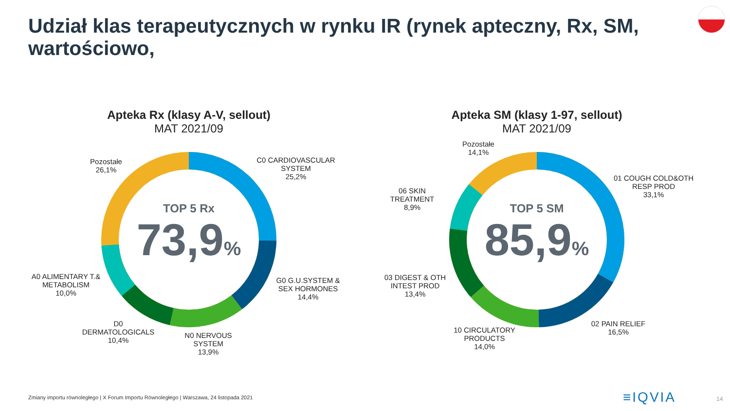Udział klas terapeutycznych w rynku IR (rynek apteczny, Rx, SM, wartościowo,
Apteka Rx (klasy A-V, sellout)
MAT 2021/09
TOP 5 Rx
73,9%
C0 CARDIOVASCULAR
SYSTEM
25,2%
G0 G.U.SYSTEM &
SEX HORMONES
14,4%
N0 NERVOUS
SYSTEM
13,9%
D0
DERMATOLOGICALS
10,4%
A0 ALIMENTARY T.&
METABOLISM
10,0%
Pozostałe
26,1%
Apteka SM (klasy 1-97, sellout)
MAT 2021/09
TOP 5 SM
85,9%
01 COUGH COLD&OTH
RESP PROD
33,1%
02 PAIN RELIEF
16,5%
10 CIRCULATORY
PRODUCTS
14,0%
03 DIGEST & OTH
INTEST PROD
13,4%
06 SKIN
TREATMENT
8,9%
Pozostałe
14,1%
Zmiany importu równoległego | X Forum Importu Równoległego | Warszawa, 24 listopada 2021
≡IQVIA 14